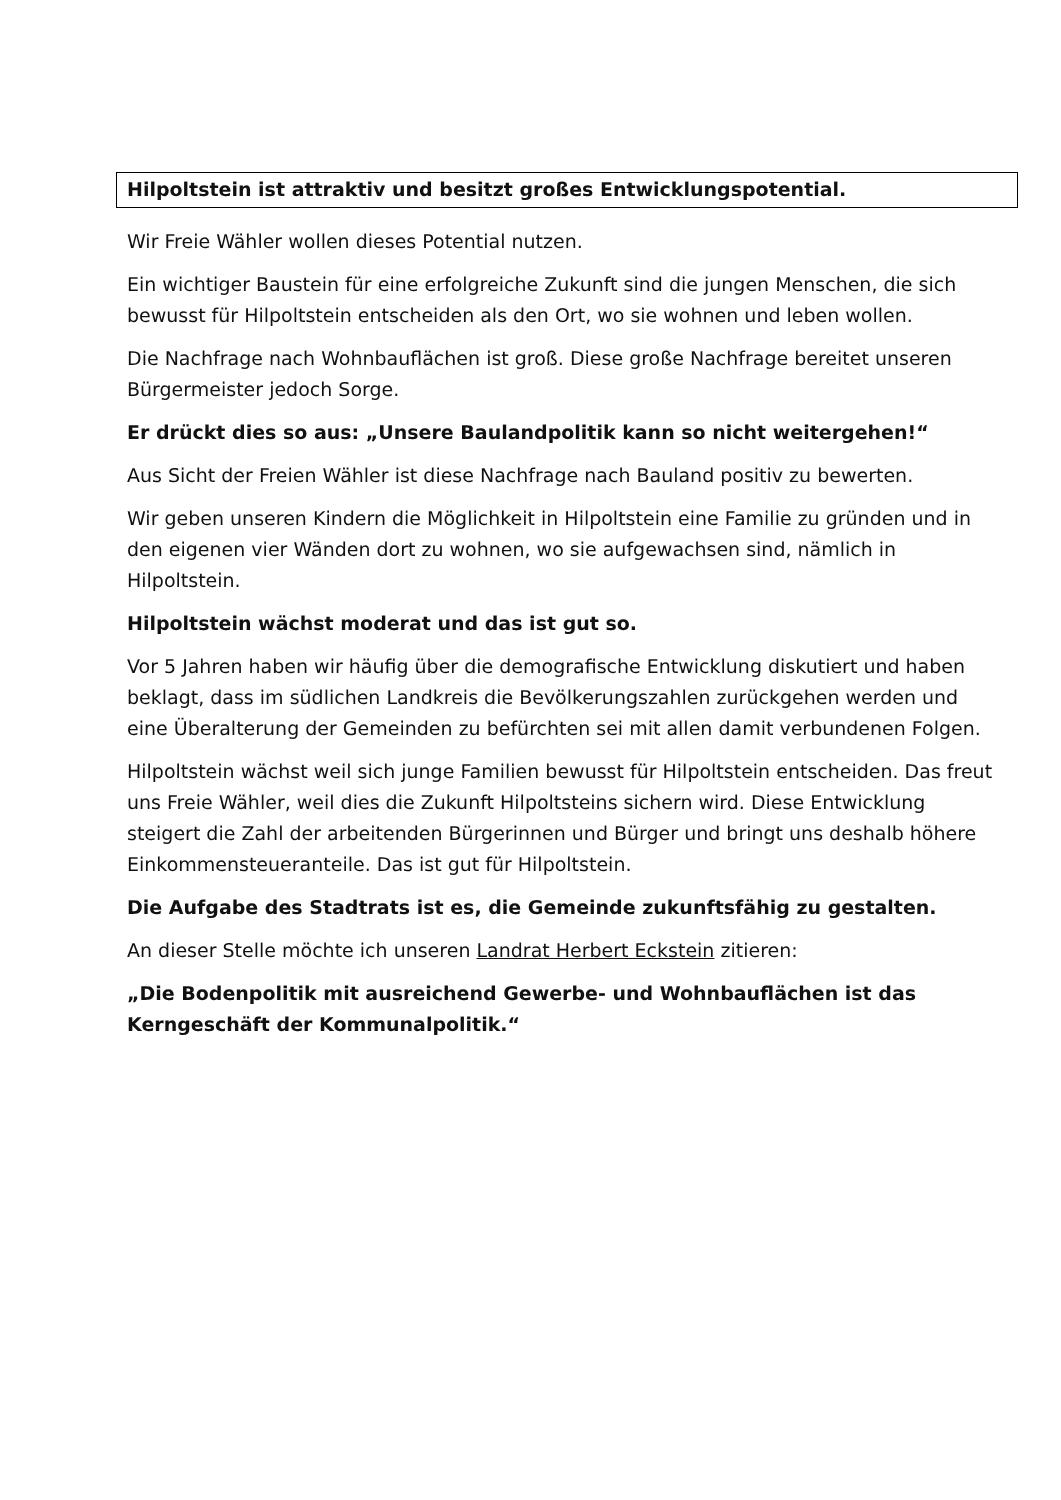Hilpoltstein ist attraktiv und besitzt großes Entwicklungspotential.
Wir Freie Wähler wollen dieses Potential nutzen.
Ein wichtiger Baustein für eine erfolgreiche Zukunft sind die jungen Menschen, die sich bewusst für Hilpoltstein entscheiden als den Ort, wo sie wohnen und leben wollen.
Die Nachfrage nach Wohnbauflächen ist groß. Diese große Nachfrage bereitet unseren Bürgermeister jedoch Sorge.
Er drückt dies so aus: „Unsere Baulandpolitik kann so nicht weitergehen!“
Aus Sicht der Freien Wähler ist diese Nachfrage nach Bauland positiv zu bewerten.
Wir geben unseren Kindern die Möglichkeit in Hilpoltstein eine Familie zu gründen und in den eigenen vier Wänden dort zu wohnen, wo sie aufgewachsen sind, nämlich in Hilpoltstein.
Hilpoltstein wächst moderat und das ist gut so.
Vor 5 Jahren haben wir häufig über die demografische Entwicklung diskutiert und haben beklagt, dass im südlichen Landkreis die Bevölkerungszahlen zurückgehen werden und eine Überalterung der Gemeinden zu befürchten sei mit allen damit verbundenen Folgen.
Hilpoltstein wächst weil sich junge Familien bewusst für Hilpoltstein entscheiden. Das freut uns Freie Wähler, weil dies die Zukunft Hilpoltsteins sichern wird. Diese Entwicklung steigert die Zahl der arbeitenden Bürgerinnen und Bürger und bringt uns deshalb höhere Einkommensteueranteile. Das ist gut für Hilpoltstein.
Die Aufgabe des Stadtrats ist es, die Gemeinde zukunftsfähig zu gestalten.
An dieser Stelle möchte ich unseren Landrat Herbert Eckstein zitieren:
„Die Bodenpolitik mit ausreichend Gewerbe- und Wohnbauflächen ist das Kerngeschäft der Kommunalpolitik.“